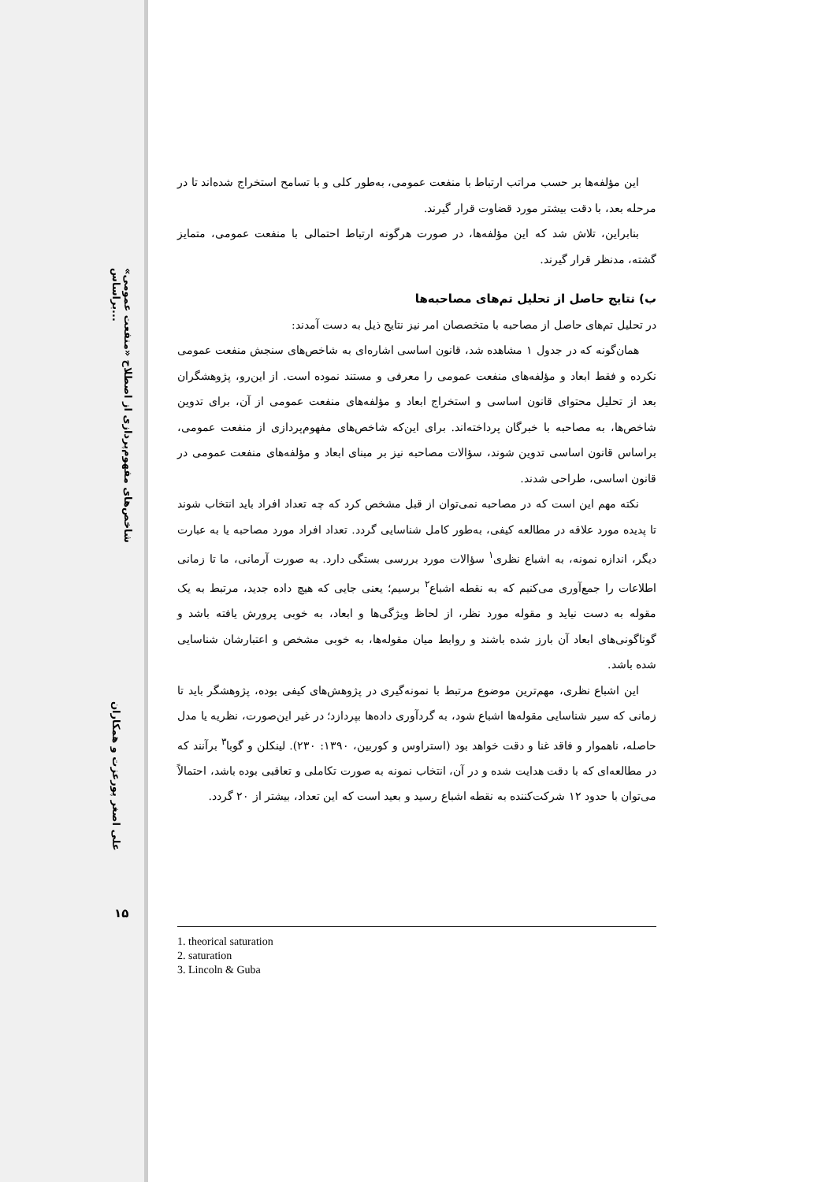شاخص‌های مفهوم‌پردازی از اصطلاح «منفعت عمومی» براساس...
علی اصغر پورعزت و همکاران
۱۵
این مؤلفه‌ها بر حسب مراتب ارتباط با منفعت عمومی، به‌طور کلی و با تسامح استخراج شده‌اند تا در مرحله بعد، با دقت بیشتر مورد قضاوت قرار گیرند.
بنابراین، تلاش شد که این مؤلفه‌ها، در صورت هرگونه ارتباط احتمالی با منفعت عمومی، متمایز گشته، مدنظر قرار گیرند.
ب) نتایج حاصل از تحلیل تم‌های مصاحبه‌ها
در تحلیل تم‌های حاصل از مصاحبه با متخصصان امر نیز نتایج ذیل به دست آمدند:
همان‌گونه که در جدول ۱ مشاهده شد، قانون اساسی اشاره‌ای به شاخص‌های سنجش منفعت عمومی نکرده و فقط ابعاد و مؤلفه‌های منفعت عمومی را معرفی و مستند نموده است. از این‌رو، پژوهشگران بعد از تحلیل محتوای قانون اساسی و استخراج ابعاد و مؤلفه‌های منفعت عمومی از آن، برای تدوین شاخص‌ها، به مصاحبه با خبرگان پرداخته‌اند. برای این‌که شاخص‌های مفهوم‌پردازی از منفعت عمومی، براساس قانون اساسی تدوین شوند، سؤالات مصاحبه نیز بر مبنای ابعاد و مؤلفه‌های منفعت عمومی در قانون اساسی، طراحی شدند.
نکته مهم این است که در مصاحبه نمی‌توان از قبل مشخص کرد که چه تعداد افراد باید انتخاب شوند تا پدیده مورد علاقه در مطالعه کیفی، به‌طور کامل شناسایی گردد. تعداد افراد مورد مصاحبه یا به عبارت دیگر، اندازه نمونه، به اشباع نظری<sup>۱</sup> سؤالات مورد بررسی بستگی دارد. به صورت آرمانی، ما تا زمانی اطلاعات را جمع‌آوری می‌کنیم که به نقطه اشباع<sup>۲</sup> برسیم؛ یعنی جایی که هیچ داده جدید، مرتبط به یک مقوله به دست نیاید و مقوله مورد نظر، از لحاظ ویژگی‌ها و ابعاد، به خوبی پرورش یافته باشد و گوناگونی‌های ابعاد آن بارز شده باشند و روابط میان مقوله‌ها، به خوبی مشخص و اعتبارشان شناسایی شده باشد.
این اشباع نظری، مهم‌ترین موضوع مرتبط با نمونه‌گیری در پژوهش‌های کیفی بوده، پژوهشگر باید تا زمانی که سیر شناسایی مقوله‌ها اشباع شود، به گردآوری داده‌ها بپردازد؛ در غیر این‌صورت، نظریه یا مدل حاصله، ناهموار و فاقد غنا و دقت خواهد بود (استراوس و کوربین، ۱۳۹۰: ۲۳۰). لینکلن و گوبا<sup>۳</sup> برآنند که در مطالعه‌ای که با دقت هدایت شده و در آن، انتخاب نمونه به صورت تکاملی و تعاقبی بوده باشد، احتمالاً می‌توان با حدود ۱۲ شرکت‌کننده به نقطه اشباع رسید و بعید است که این تعداد، بیشتر از ۲۰ گردد.
1. theorical saturation
2. saturation
3. Lincoln & Guba